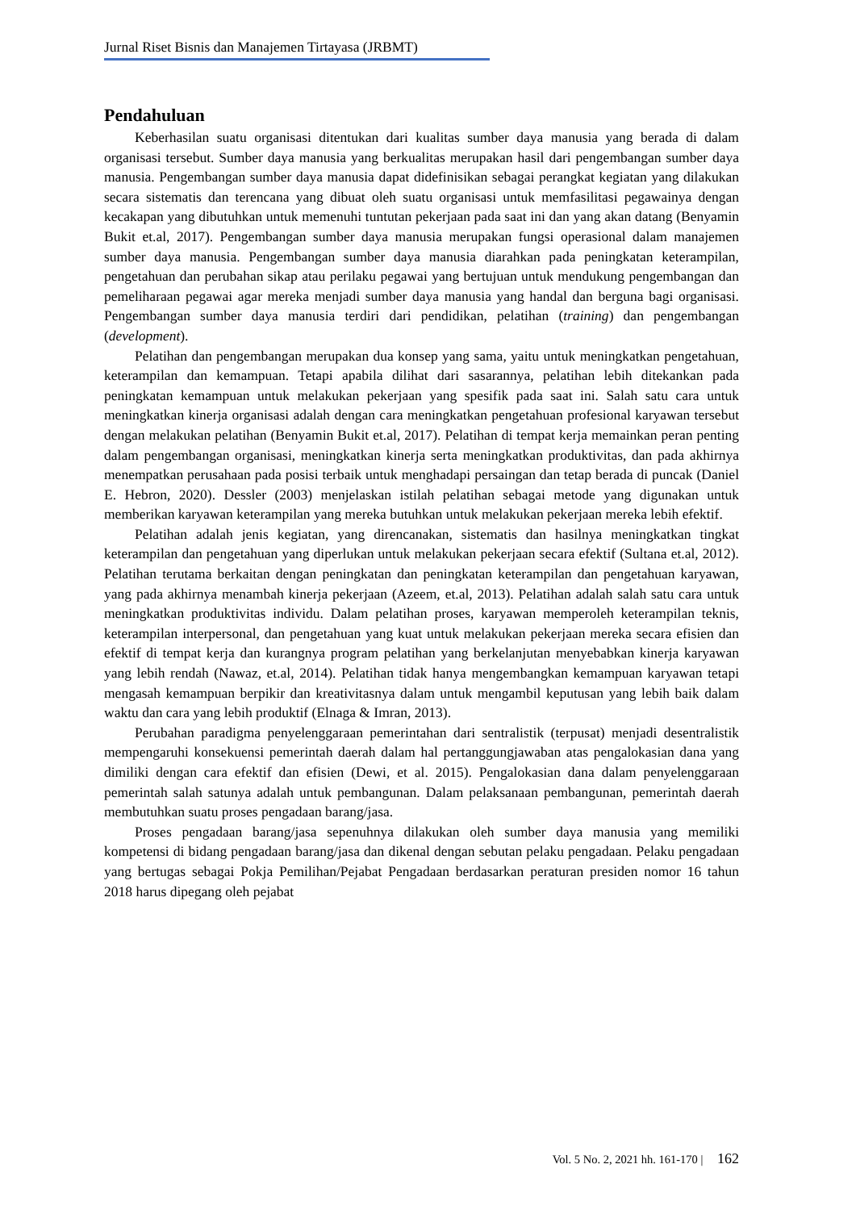Jurnal Riset Bisnis dan Manajemen Tirtayasa (JRBMT)
Pendahuluan
Keberhasilan suatu organisasi ditentukan dari kualitas sumber daya manusia yang berada di dalam organisasi tersebut. Sumber daya manusia yang berkualitas merupakan hasil dari pengembangan sumber daya manusia. Pengembangan sumber daya manusia dapat didefinisikan sebagai perangkat kegiatan yang dilakukan secara sistematis dan terencana yang dibuat oleh suatu organisasi untuk memfasilitasi pegawainya dengan kecakapan yang dibutuhkan untuk memenuhi tuntutan pekerjaan pada saat ini dan yang akan datang (Benyamin Bukit et.al, 2017). Pengembangan sumber daya manusia merupakan fungsi operasional dalam manajemen sumber daya manusia. Pengembangan sumber daya manusia diarahkan pada peningkatan keterampilan, pengetahuan dan perubahan sikap atau perilaku pegawai yang bertujuan untuk mendukung pengembangan dan pemeliharaan pegawai agar mereka menjadi sumber daya manusia yang handal dan berguna bagi organisasi. Pengembangan sumber daya manusia terdiri dari pendidikan, pelatihan (training) dan pengembangan (development).
Pelatihan dan pengembangan merupakan dua konsep yang sama, yaitu untuk meningkatkan pengetahuan, keterampilan dan kemampuan. Tetapi apabila dilihat dari sasarannya, pelatihan lebih ditekankan pada peningkatan kemampuan untuk melakukan pekerjaan yang spesifik pada saat ini. Salah satu cara untuk meningkatkan kinerja organisasi adalah dengan cara meningkatkan pengetahuan profesional karyawan tersebut dengan melakukan pelatihan (Benyamin Bukit et.al, 2017). Pelatihan di tempat kerja memainkan peran penting dalam pengembangan organisasi, meningkatkan kinerja serta meningkatkan produktivitas, dan pada akhirnya menempatkan perusahaan pada posisi terbaik untuk menghadapi persaingan dan tetap berada di puncak (Daniel E. Hebron, 2020). Dessler (2003) menjelaskan istilah pelatihan sebagai metode yang digunakan untuk memberikan karyawan keterampilan yang mereka butuhkan untuk melakukan pekerjaan mereka lebih efektif.
Pelatihan adalah jenis kegiatan, yang direncanakan, sistematis dan hasilnya meningkatkan tingkat keterampilan dan pengetahuan yang diperlukan untuk melakukan pekerjaan secara efektif (Sultana et.al, 2012). Pelatihan terutama berkaitan dengan peningkatan dan peningkatan keterampilan dan pengetahuan karyawan, yang pada akhirnya menambah kinerja pekerjaan (Azeem, et.al, 2013). Pelatihan adalah salah satu cara untuk meningkatkan produktivitas individu. Dalam pelatihan proses, karyawan memperoleh keterampilan teknis, keterampilan interpersonal, dan pengetahuan yang kuat untuk melakukan pekerjaan mereka secara efisien dan efektif di tempat kerja dan kurangnya program pelatihan yang berkelanjutan menyebabkan kinerja karyawan yang lebih rendah (Nawaz, et.al, 2014). Pelatihan tidak hanya mengembangkan kemampuan karyawan tetapi mengasah kemampuan berpikir dan kreativitasnya dalam untuk mengambil keputusan yang lebih baik dalam waktu dan cara yang lebih produktif (Elnaga & Imran, 2013).
Perubahan paradigma penyelenggaraan pemerintahan dari sentralistik (terpusat) menjadi desentralistik mempengaruhi konsekuensi pemerintah daerah dalam hal pertanggungjawaban atas pengalokasian dana yang dimiliki dengan cara efektif dan efisien (Dewi, et al. 2015). Pengalokasian dana dalam penyelenggaraan pemerintah salah satunya adalah untuk pembangunan. Dalam pelaksanaan pembangunan, pemerintah daerah membutuhkan suatu proses pengadaan barang/jasa.
Proses pengadaan barang/jasa sepenuhnya dilakukan oleh sumber daya manusia yang memiliki kompetensi di bidang pengadaan barang/jasa dan dikenal dengan sebutan pelaku pengadaan. Pelaku pengadaan yang bertugas sebagai Pokja Pemilihan/Pejabat Pengadaan berdasarkan peraturan presiden nomor 16 tahun 2018 harus dipegang oleh pejabat
Vol. 5 No. 2, 2021 hh. 161-170 | 162